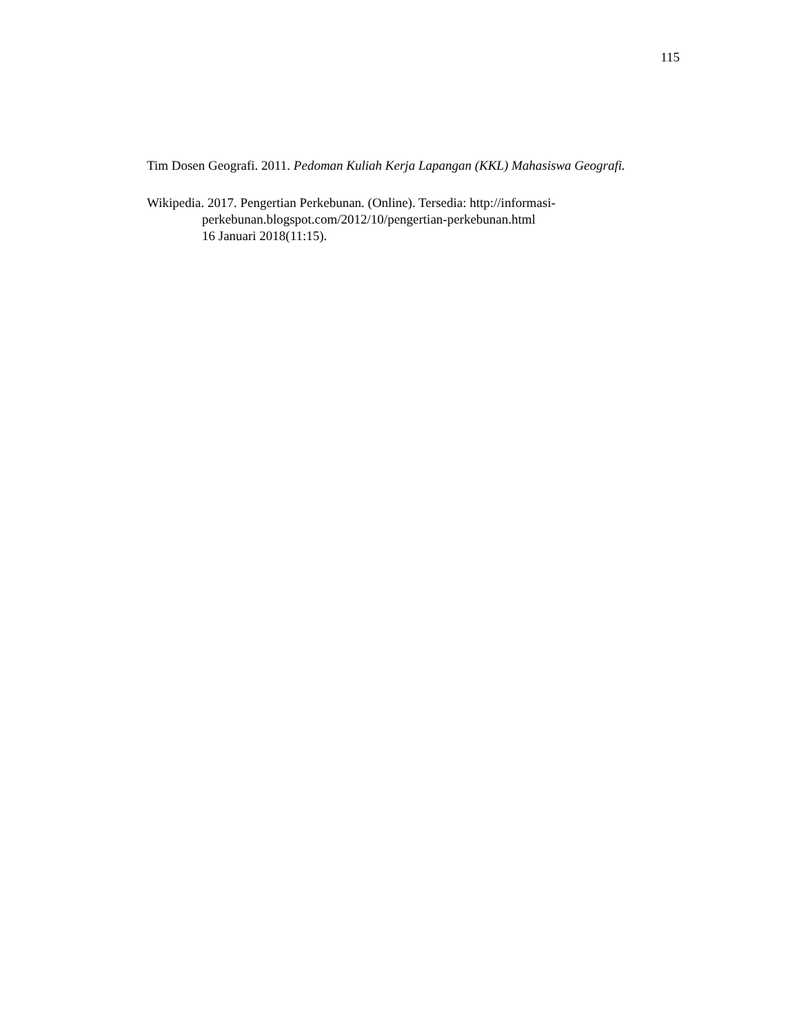115
Tim Dosen Geografi. 2011. Pedoman Kuliah Kerja Lapangan (KKL) Mahasiswa Geografi.
Wikipedia. 2017. Pengertian Perkebunan. (Online). Tersedia: http://informasi-perkebunan.blogspot.com/2012/10/pengertian-perkebunan.html
16 Januari 2018(11:15).